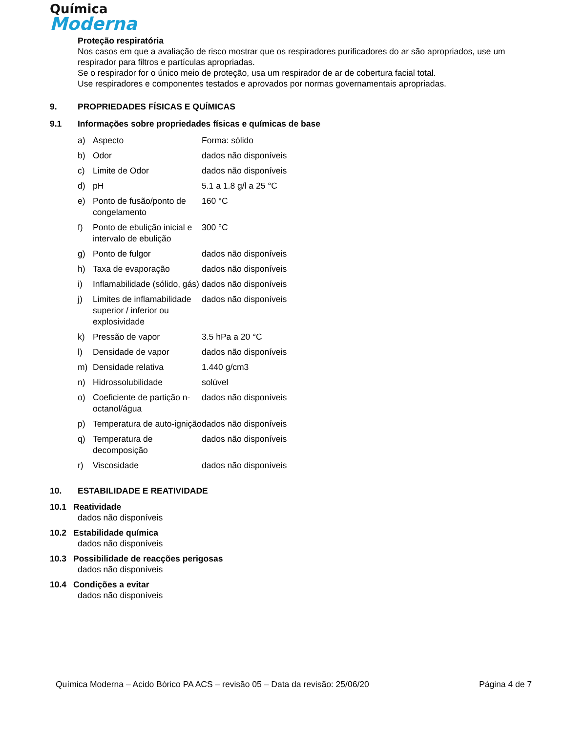Química
Moderna
Proteção respiratória
Nos casos em que a avaliação de risco mostrar que os respiradores purificadores do ar são apropriados, use um respirador para filtros e partículas apropriadas.
Se o respirador for o único meio de proteção, usa um respirador de ar de cobertura facial total.
Use respiradores e componentes testados e aprovados por normas governamentais apropriadas.
9. PROPRIEDADES FÍSICAS E QUÍMICAS
9.1 Informações sobre propriedades físicas e químicas de base
| a) | Aspecto | Forma: sólido |
| b) | Odor | dados não disponíveis |
| c) | Limite de Odor | dados não disponíveis |
| d) | pH | 5.1 a 1.8 g/l a 25 °C |
| e) | Ponto de fusão/ponto de congelamento | 160 °C |
| f) | Ponto de ebulição inicial e intervalo de ebulição | 300 °C |
| g) | Ponto de fulgor | dados não disponíveis |
| h) | Taxa de evaporação | dados não disponíveis |
| i) | Inflamabilidade (sólido, gás) | dados não disponíveis |
| j) | Limites de inflamabilidade superior / inferior ou explosividade | dados não disponíveis |
| k) | Pressão de vapor | 3.5 hPa a 20 °C |
| l) | Densidade de vapor | dados não disponíveis |
| m) | Densidade relativa | 1.440 g/cm3 |
| n) | Hidrossolubilidade | solúvel |
| o) | Coeficiente de partição n-octanol/água | dados não disponíveis |
| p) | Temperatura de auto-ignição | dados não disponíveis |
| q) | Temperatura de decomposição | dados não disponíveis |
| r) | Viscosidade | dados não disponíveis |
10. ESTABILIDADE E REATIVIDADE
10.1 Reatividade
dados não disponíveis
10.2 Estabilidade química
dados não disponíveis
10.3 Possibilidade de reacções perigosas
dados não disponíveis
10.4 Condições a evitar
dados não disponíveis
Química Moderna – Acido Bórico PA ACS – revisão 05 – Data da revisão: 25/06/20 Página 4 de 7